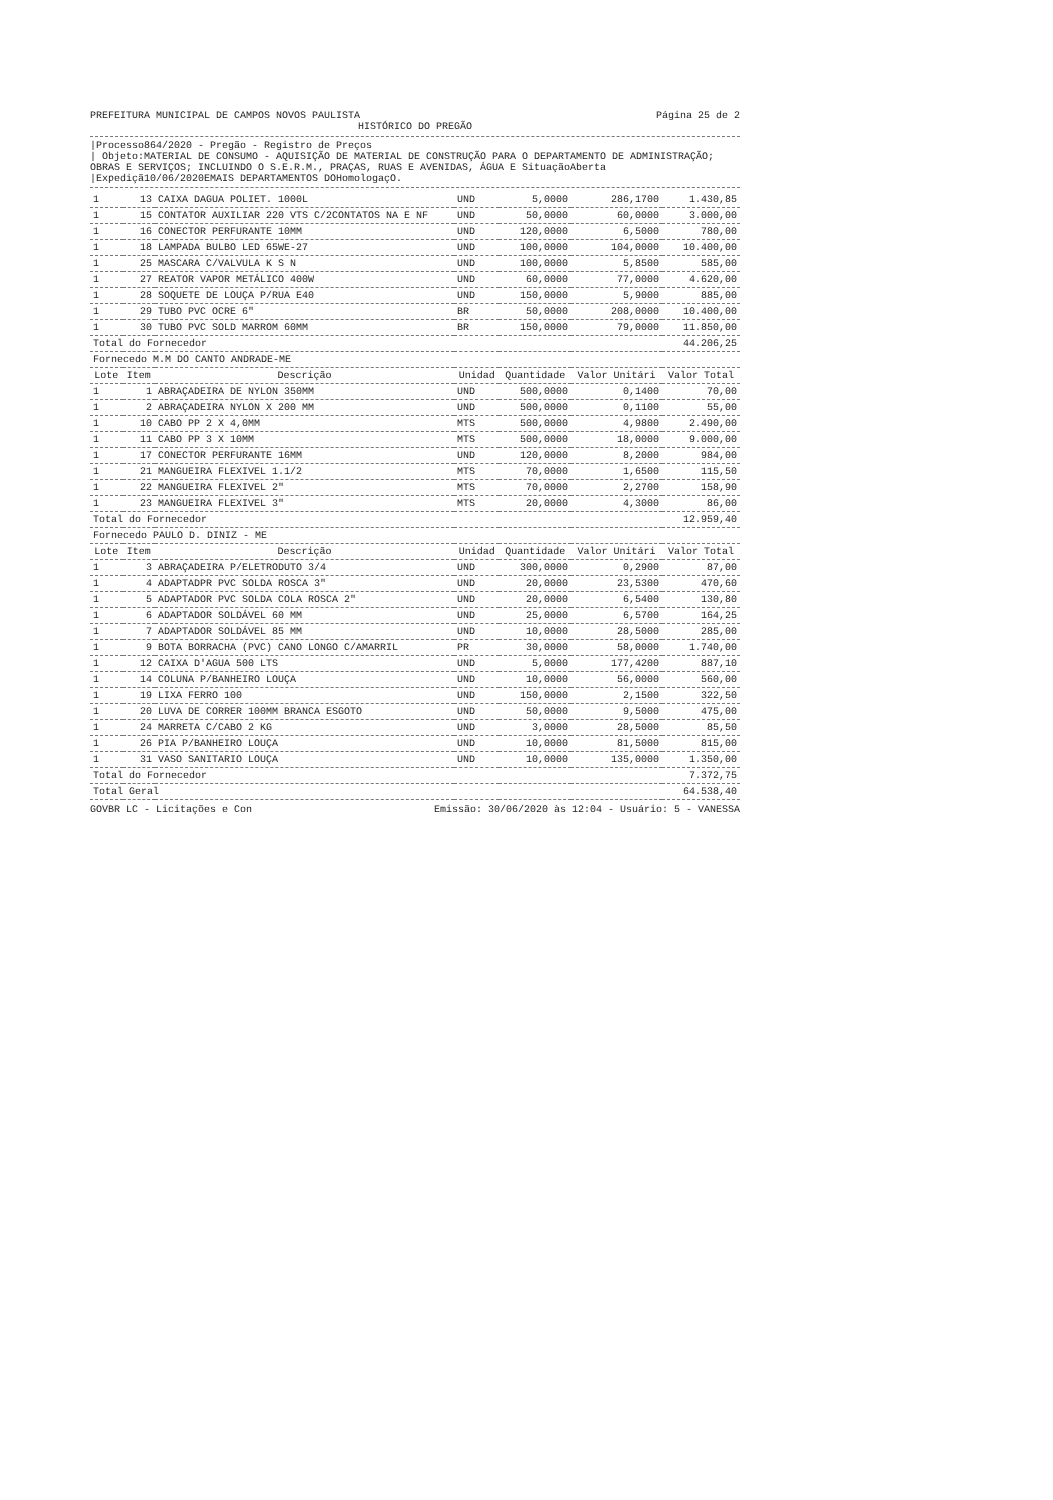PREFEITURA MUNICIPAL DE CAMPOS NOVOS PAULISTA Página 25 de 2
HISTÓRICO DO PREGÃO
|Processo864/2020 - Pregão - Registro de Preços
| Objeto:MATERIAL DE CONSUMO - AQUISIÇÃO DE MATERIAL DE CONSTRUÇÃO PARA O DEPARTAMENTO DE ADMINISTRAÇÃO; OBRAS E SERVIÇOS; INCLUINDO O S.E.R.M., PRAÇAS, RUAS E AVENIDAS, ÁGUA E SituaçãoAberta
|Expediçã10/06/2020EMAIS DEPARTAMENTOS DOHomologaçO.
| 1 | 13 | CAIXA DAGUA POLIET. 1000L | UND | 5,0000 | 286,1700 | 1.430,85 |
| 1 | 15 | CONTATOR AUXILIAR 220 VTS C/2CONTATOS NA E NF | UND | 50,0000 | 60,0000 | 3.000,00 |
| 1 | 16 | CONECTOR PERFURANTE 10MM | UND | 120,0000 | 6,5000 | 780,00 |
| 1 | 18 | LAMPADA BULBO LED 65WE-27 | UND | 100,0000 | 104,0000 | 10.400,00 |
| 1 | 25 | MASCARA C/VALVULA K S N | UND | 100,0000 | 5,8500 | 585,00 |
| 1 | 27 | REATOR VAPOR METÁLICO 400W | UND | 60,0000 | 77,0000 | 4.620,00 |
| 1 | 28 | SOQUETE DE LOUÇA P/RUA E40 | UND | 150,0000 | 5,9000 | 885,00 |
| 1 | 29 | TUBO PVC OCRE 6" | BR | 50,0000 | 208,0000 | 10.400,00 |
| 1 | 30 | TUBO PVC SOLD MARROM 60MM | BR | 150,0000 | 79,0000 | 11.850,00 |
| Total do Fornecedor | | | | | | 44.206,25 |
| Fornecedo M.M DO CANTO ANDRADE-ME | | | | | | |
| Lote | Item | Descrição | Unidad | Quantidade | Valor Unitári | Valor Total |
| 1 | 1 | ABRAÇADEIRA DE NYLON 350MM | UND | 500,0000 | 0,1400 | 70,00 |
| 1 | 2 | ABRAÇADEIRA NYLON X 200 MM | UND | 500,0000 | 0,1100 | 55,00 |
| 1 | 10 | CABO PP 2 X 4,0MM | MTS | 500,0000 | 4,9800 | 2.490,00 |
| 1 | 11 | CABO PP 3 X 10MM | MTS | 500,0000 | 18,0000 | 9.000,00 |
| 1 | 17 | CONECTOR PERFURANTE 16MM | UND | 120,0000 | 8,2000 | 984,00 |
| 1 | 21 | MANGUEIRA FLEXIVEL 1.1/2 | MTS | 70,0000 | 1,6500 | 115,50 |
| 1 | 22 | MANGUEIRA FLEXIVEL 2" | MTS | 70,0000 | 2,2700 | 158,90 |
| 1 | 23 | MANGUEIRA FLEXIVEL 3" | MTS | 20,0000 | 4,3000 | 86,00 |
| Total do Fornecedor | | | | | | 12.959,40 |
| Fornecedo PAULO D. DINIZ - ME | | | | | | |
| Lote | Item | Descrição | Unidad | Quantidade | Valor Unitári | Valor Total |
| 1 | 3 | ABRAÇADEIRA P/ELETRODUTO 3/4 | UND | 300,0000 | 0,2900 | 87,00 |
| 1 | 4 | ADAPTADPR PVC SOLDA ROSCA 3" | UND | 20,0000 | 23,5300 | 470,60 |
| 1 | 5 | ADAPTADOR PVC SOLDA COLA ROSCA 2" | UND | 20,0000 | 6,5400 | 130,80 |
| 1 | 6 | ADAPTADOR SOLDÁVEL 60 MM | UND | 25,0000 | 6,5700 | 164,25 |
| 1 | 7 | ADAPTADOR SOLDÁVEL 85 MM | UND | 10,0000 | 28,5000 | 285,00 |
| 1 | 9 | BOTA BORRACHA (PVC) CANO LONGO C/AMARRIL | PR | 30,0000 | 58,0000 | 1.740,00 |
| 1 | 12 | CAIXA D'AGUA 500 LTS | UND | 5,0000 | 177,4200 | 887,10 |
| 1 | 14 | COLUNA P/BANHEIRO LOUÇA | UND | 10,0000 | 56,0000 | 560,00 |
| 1 | 19 | LIXA FERRO 100 | UND | 150,0000 | 2,1500 | 322,50 |
| 1 | 20 | LUVA DE CORRER 100MM BRANCA ESGOTO | UND | 50,0000 | 9,5000 | 475,00 |
| 1 | 24 | MARRETA C/CABO 2 KG | UND | 3,0000 | 28,5000 | 85,50 |
| 1 | 26 | PIA P/BANHEIRO LOUÇA | UND | 10,0000 | 81,5000 | 815,00 |
| 1 | 31 | VASO SANITARIO LOUÇA | UND | 10,0000 | 135,0000 | 1.350,00 |
| Total do Fornecedor | | | | | | 7.372,75 |
| Total Geral | | | | | | 64.538,40 |
GOVBR LC - Licitações e Con Emissão: 30/06/2020 às 12:04 - Usuário: 5 - VANESSA